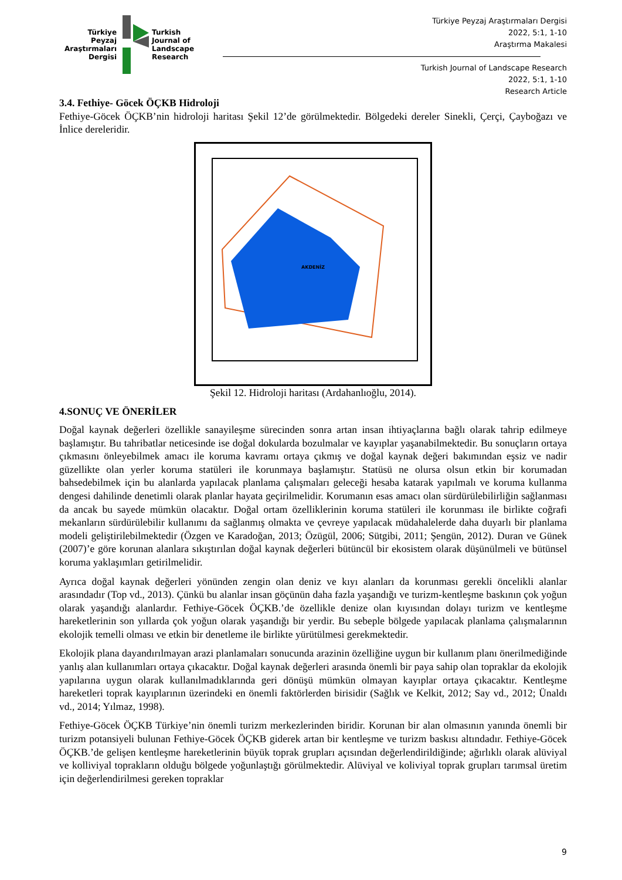Türkiye
Peyzaj
Araştırmaları
Dergisi
Turkish
Journal of
Landscape
Research
Türkiye Peyzaj Araştırmaları Dergisi
2022, 5:1, 1-10
Araştırma Makalesi
Turkish Journal of Landscape Research
2022, 5:1, 1-10
Research Article
3.4. Fethiye- Göcek ÖÇKB Hidroloji
Fethiye-Göcek ÖÇKB’nin hidroloji haritası Şekil 12’de görülmektedir. Bölgedeki dereler Sinekli, Çerçi, Çayboğazı ve İnlice dereleridir.
AKDENİZ
Şekil 12. Hidroloji haritası (Ardahanlıoğlu, 2014).
4.SONUÇ VE ÖNERİLER
Doğal kaynak değerleri özellikle sanayileşme sürecinden sonra artan insan ihtiyaçlarına bağlı olarak tahrip edilmeye başlamıştır. Bu tahribatlar neticesinde ise doğal dokularda bozulmalar ve kayıplar yaşanabilmektedir. Bu sonuçların ortaya çıkmasını önleyebilmek amacı ile koruma kavramı ortaya çıkmış ve doğal kaynak değeri bakımından eşsiz ve nadir güzellikte olan yerler koruma statüleri ile korunmaya başlamıştır. Statüsü ne olursa olsun etkin bir korumadan bahsedebilmek için bu alanlarda yapılacak planlama çalışmaları geleceği hesaba katarak yapılmalı ve koruma kullanma dengesi dahilinde denetimli olarak planlar hayata geçirilmelidir. Korumanın esas amacı olan sürdürülebilirliğin sağlanması da ancak bu sayede mümkün olacaktır. Doğal ortam özelliklerinin koruma statüleri ile korunması ile birlikte coğrafi mekanların sürdürülebilir kullanımı da sağlanmış olmakta ve çevreye yapılacak müdahalelerde daha duyarlı bir planlama modeli geliştirilebilmektedir (Özgen ve Karadoğan, 2013; Özügül, 2006; Sütgibi, 2011; Şengün, 2012). Duran ve Günek (2007)’e göre korunan alanlara sıkıştırılan doğal kaynak değerleri bütüncül bir ekosistem olarak düşünülmeli ve bütünsel koruma yaklaşımları getirilmelidir.
Ayrıca doğal kaynak değerleri yönünden zengin olan deniz ve kıyı alanları da korunması gerekli öncelikli alanlar arasındadır (Top vd., 2013). Çünkü bu alanlar insan göçünün daha fazla yaşandığı ve turizm-kentleşme baskının çok yoğun olarak yaşandığı alanlardır. Fethiye-Göcek ÖÇKB.’de özellikle denize olan kıyısından dolayı turizm ve kentleşme hareketlerinin son yıllarda çok yoğun olarak yaşandığı bir yerdir. Bu sebeple bölgede yapılacak planlama çalışmalarının ekolojik temelli olması ve etkin bir denetleme ile birlikte yürütülmesi gerekmektedir.
Ekolojik plana dayandırılmayan arazi planlamaları sonucunda arazinin özelliğine uygun bir kullanım planı önerilmediğinde yanlış alan kullanımları ortaya çıkacaktır. Doğal kaynak değerleri arasında önemli bir paya sahip olan topraklar da ekolojik yapılarına uygun olarak kullanılmadıklarında geri dönüşü mümkün olmayan kayıplar ortaya çıkacaktır. Kentleşme hareketleri toprak kayıplarının üzerindeki en önemli faktörlerden birisidir (Sağlık ve Kelkit, 2012; Say vd., 2012; Ünaldı vd., 2014; Yılmaz, 1998).
Fethiye-Göcek ÖÇKB Türkiye’nin önemli turizm merkezlerinden biridir. Korunan bir alan olmasının yanında önemli bir turizm potansiyeli bulunan Fethiye-Göcek ÖÇKB giderek artan bir kentleşme ve turizm baskısı altındadır. Fethiye-Göcek ÖÇKB.’de gelişen kentleşme hareketlerinin büyük toprak grupları açısından değerlendirildiğinde; ağırlıklı olarak alüviyal ve kolliviyal toprakların olduğu bölgede yoğunlaştığı görülmektedir. Alüviyal ve koliviyal toprak grupları tarımsal üretim için değerlendirilmesi gereken topraklar
9